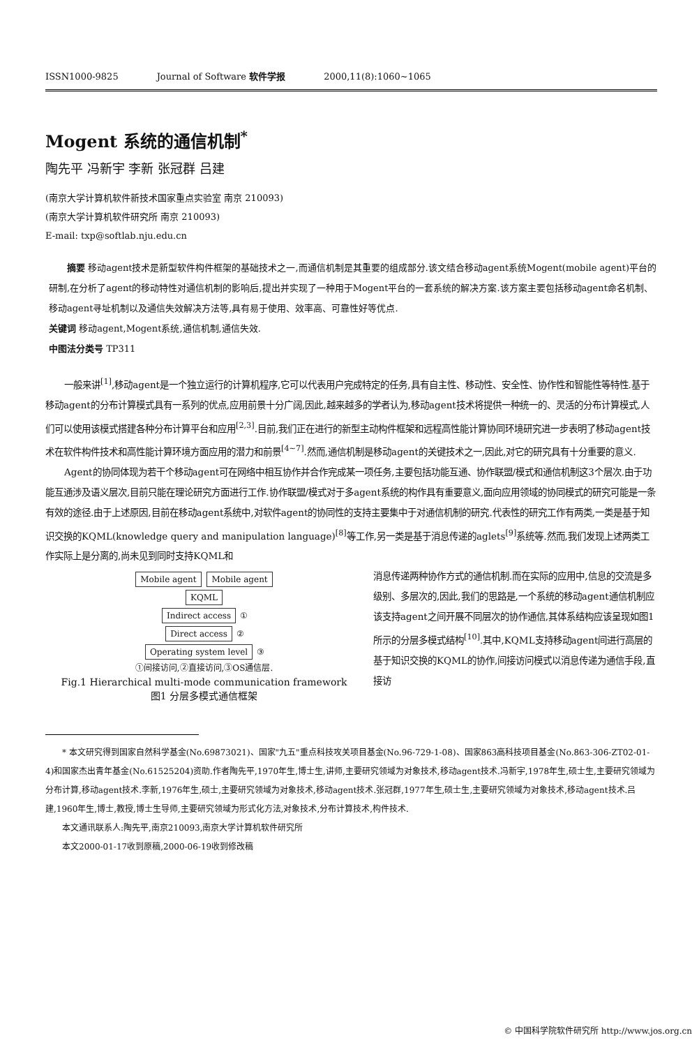ISSN1000-9825 Journal of Software 软件学报 2000,11(8):1060~1065
Mogent 系统的通信机制<sup>*</sup>
陶先平 冯新宇 李新 张冠群 吕建
(南京大学计算机软件新技术国家重点实验室 南京 210093)
(南京大学计算机软件研究所 南京 210093)
E-mail: txp@softlab.nju.edu.cn
摘要 移动agent技术是新型软件构件框架的基础技术之一,而通信机制是其重要的组成部分.该文结合移动agent系统Mogent(mobile agent)平台的研制,在分析了agent的移动特性对通信机制的影响后,提出并实现了一种用于Mogent平台的一套系统的解决方案.该方案主要包括移动agent命名机制、移动agent寻址机制以及通信失效解决方法等,具有易于使用、效率高、可靠性好等优点.
关键词 移动agent,Mogent系统,通信机制,通信失效.
中图法分类号 TP311
一般来讲<sup>[1]</sup>,移动agent是一个独立运行的计算机程序,它可以代表用户完成特定的任务,具有自主性、移动性、安全性、协作性和智能性等特性.基于移动agent的分布计算模式具有一系列的优点,应用前景十分广阔,因此,越来越多的学者认为,移动agent技术将提供一种统一的、灵活的分布计算模式,人们可以使用该模式搭建各种分布计算平台和应用<sup>[2,3]</sup>.目前,我们正在进行的新型主动构件框架和远程高性能计算协同环境研究进一步表明了移动agent技术在软件构件技术和高性能计算环境方面应用的潜力和前景<sup>[4~7]</sup>.然而,通信机制是移动agent的关键技术之一,因此,对它的研究具有十分重要的意义.
Agent的协同体现为若干个移动agent可在网络中相互协作并合作完成某一项任务,主要包括功能互通、协作联盟/模式和通信机制这3个层次.由于功能互通涉及语义层次,目前只能在理论研究方面进行工作.协作联盟/模式对于多agent系统的构作具有重要意义,面向应用领域的协同模式的研究可能是一条有效的途径.由于上述原因,目前在移动agent系统中,对软件agent的协同性的支持主要集中于对通信机制的研究.代表性的研究工作有两类,一类是基于知识交换的KQML(knowledge query and manipulation language)<sup>[8]</sup>等工作,另一类是基于消息传递的aglets<sup>[9]</sup>系统等.然而,我们发现上述两类工作实际上是分离的,尚未见到同时支持KQML和
Mobile agent Mobile agent
KQML
Indirect access ①
Direct access ②
Operating system level ③
①间接访问,②直接访问,③OS通信层.
Fig.1 Hierarchical multi-mode communication framework
图1 分层多模式通信框架
消息传递两种协作方式的通信机制.而在实际的应用中,信息的交流是多级别、多层次的,因此,我们的思路是,一个系统的移动agent通信机制应该支持agent之间开展不同层次的协作通信,其体系结构应该呈现如图1所示的分层多模式结构<sup>[10]</sup>.其中,KQML支持移动agent间进行高层的基于知识交换的KQML的协作,间接访问模式以消息传递为通信手段,直接访
* 本文研究得到国家自然科学基金(No.69873021)、国家"九五"重点科技攻关项目基金(No.96-729-1-08)、国家863高科技项目基金(No.863-306-ZT02-01-4)和国家杰出青年基金(No.61525204)资助.作者陶先平,1970年生,博士生,讲师,主要研究领域为对象技术,移动agent技术.冯新宇,1978年生,硕士生,主要研究领域为分布计算,移动agent技术.李新,1976年生,硕士,主要研究领域为对象技术,移动agent技术.张冠群,1977年生,硕士生,主要研究领域为对象技术,移动agent技术.吕建,1960年生,博士,教授,博士生导师,主要研究领域为形式化方法,对象技术,分布计算技术,构件技术.
本文通讯联系人:陶先平,南京210093,南京大学计算机软件研究所
本文2000-01-17收到原稿,2000-06-19收到修改稿
© 中国科学院软件研究所 http://www.jos.org.cn